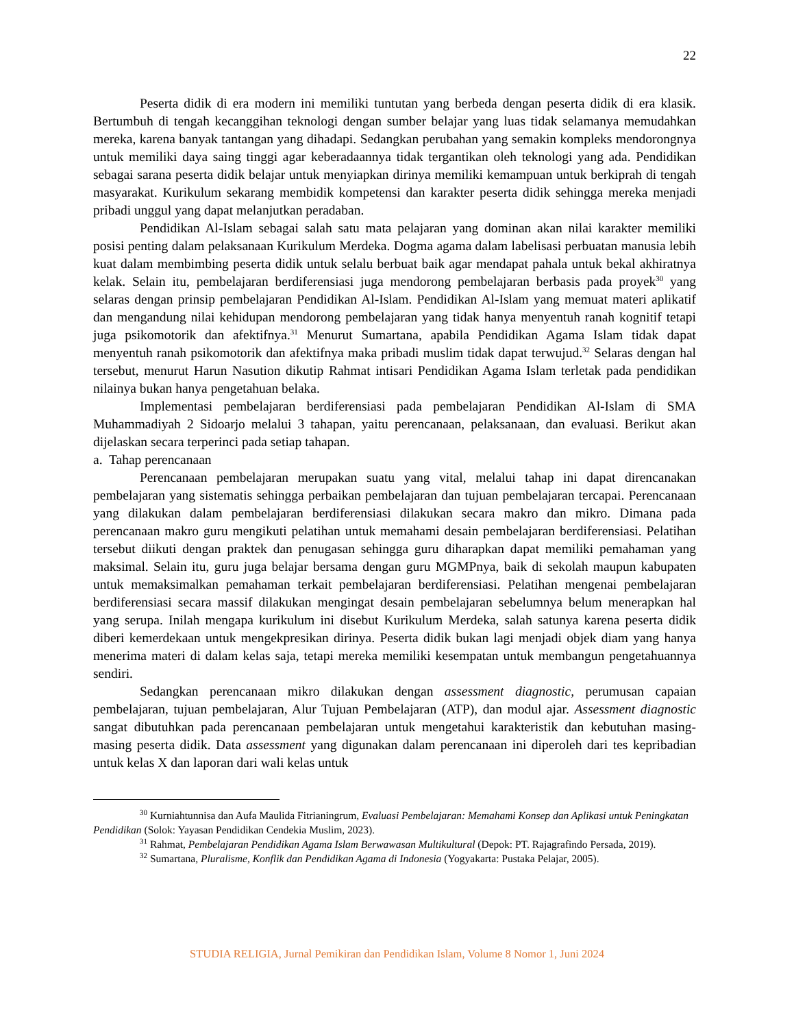22
Peserta didik di era modern ini memiliki tuntutan yang berbeda dengan peserta didik di era klasik. Bertumbuh di tengah kecanggihan teknologi dengan sumber belajar yang luas tidak selamanya memudahkan mereka, karena banyak tantangan yang dihadapi. Sedangkan perubahan yang semakin kompleks mendorongnya untuk memiliki daya saing tinggi agar keberadaannya tidak tergantikan oleh teknologi yang ada. Pendidikan sebagai sarana peserta didik belajar untuk menyiapkan dirinya memiliki kemampuan untuk berkiprah di tengah masyarakat. Kurikulum sekarang membidik kompetensi dan karakter peserta didik sehingga mereka menjadi pribadi unggul yang dapat melanjutkan peradaban.
Pendidikan Al-Islam sebagai salah satu mata pelajaran yang dominan akan nilai karakter memiliki posisi penting dalam pelaksanaan Kurikulum Merdeka. Dogma agama dalam labelisasi perbuatan manusia lebih kuat dalam membimbing peserta didik untuk selalu berbuat baik agar mendapat pahala untuk bekal akhiratnya kelak. Selain itu, pembelajaran berdiferensiasi juga mendorong pembelajaran berbasis pada proyek<sup>30</sup> yang selaras dengan prinsip pembelajaran Pendidikan Al-Islam. Pendidikan Al-Islam yang memuat materi aplikatif dan mengandung nilai kehidupan mendorong pembelajaran yang tidak hanya menyentuh ranah kognitif tetapi juga psikomotorik dan afektifnya.<sup>31</sup> Menurut Sumartana, apabila Pendidikan Agama Islam tidak dapat menyentuh ranah psikomotorik dan afektifnya maka pribadi muslim tidak dapat terwujud.<sup>32</sup> Selaras dengan hal tersebut, menurut Harun Nasution dikutip Rahmat intisari Pendidikan Agama Islam terletak pada pendidikan nilainya bukan hanya pengetahuan belaka.
Implementasi pembelajaran berdiferensiasi pada pembelajaran Pendidikan Al-Islam di SMA Muhammadiyah 2 Sidoarjo melalui 3 tahapan, yaitu perencanaan, pelaksanaan, dan evaluasi. Berikut akan dijelaskan secara terperinci pada setiap tahapan.
a. Tahap perencanaan
Perencanaan pembelajaran merupakan suatu yang vital, melalui tahap ini dapat direncanakan pembelajaran yang sistematis sehingga perbaikan pembelajaran dan tujuan pembelajaran tercapai. Perencanaan yang dilakukan dalam pembelajaran berdiferensiasi dilakukan secara makro dan mikro. Dimana pada perencanaan makro guru mengikuti pelatihan untuk memahami desain pembelajaran berdiferensiasi. Pelatihan tersebut diikuti dengan praktek dan penugasan sehingga guru diharapkan dapat memiliki pemahaman yang maksimal. Selain itu, guru juga belajar bersama dengan guru MGMPnya, baik di sekolah maupun kabupaten untuk memaksimalkan pemahaman terkait pembelajaran berdiferensiasi. Pelatihan mengenai pembelajaran berdiferensiasi secara massif dilakukan mengingat desain pembelajaran sebelumnya belum menerapkan hal yang serupa. Inilah mengapa kurikulum ini disebut Kurikulum Merdeka, salah satunya karena peserta didik diberi kemerdekaan untuk mengekpresikan dirinya. Peserta didik bukan lagi menjadi objek diam yang hanya menerima materi di dalam kelas saja, tetapi mereka memiliki kesempatan untuk membangun pengetahuannya sendiri.
Sedangkan perencanaan mikro dilakukan dengan assessment diagnostic, perumusan capaian pembelajaran, tujuan pembelajaran, Alur Tujuan Pembelajaran (ATP), dan modul ajar. Assessment diagnostic sangat dibutuhkan pada perencanaan pembelajaran untuk mengetahui karakteristik dan kebutuhan masing-masing peserta didik. Data assessment yang digunakan dalam perencanaan ini diperoleh dari tes kepribadian untuk kelas X dan laporan dari wali kelas untuk
<sup>30</sup> Kurniahtunnisa dan Aufa Maulida Fitrianingrum, Evaluasi Pembelajaran: Memahami Konsep dan Aplikasi untuk Peningkatan Pendidikan (Solok: Yayasan Pendidikan Cendekia Muslim, 2023).
<sup>31</sup> Rahmat, Pembelajaran Pendidikan Agama Islam Berwawasan Multikultural (Depok: PT. Rajagrafindo Persada, 2019).
<sup>32</sup> Sumartana, Pluralisme, Konflik dan Pendidikan Agama di Indonesia (Yogyakarta: Pustaka Pelajar, 2005).
STUDIA RELIGIA, Jurnal Pemikiran dan Pendidikan Islam, Volume 8 Nomor 1, Juni 2024